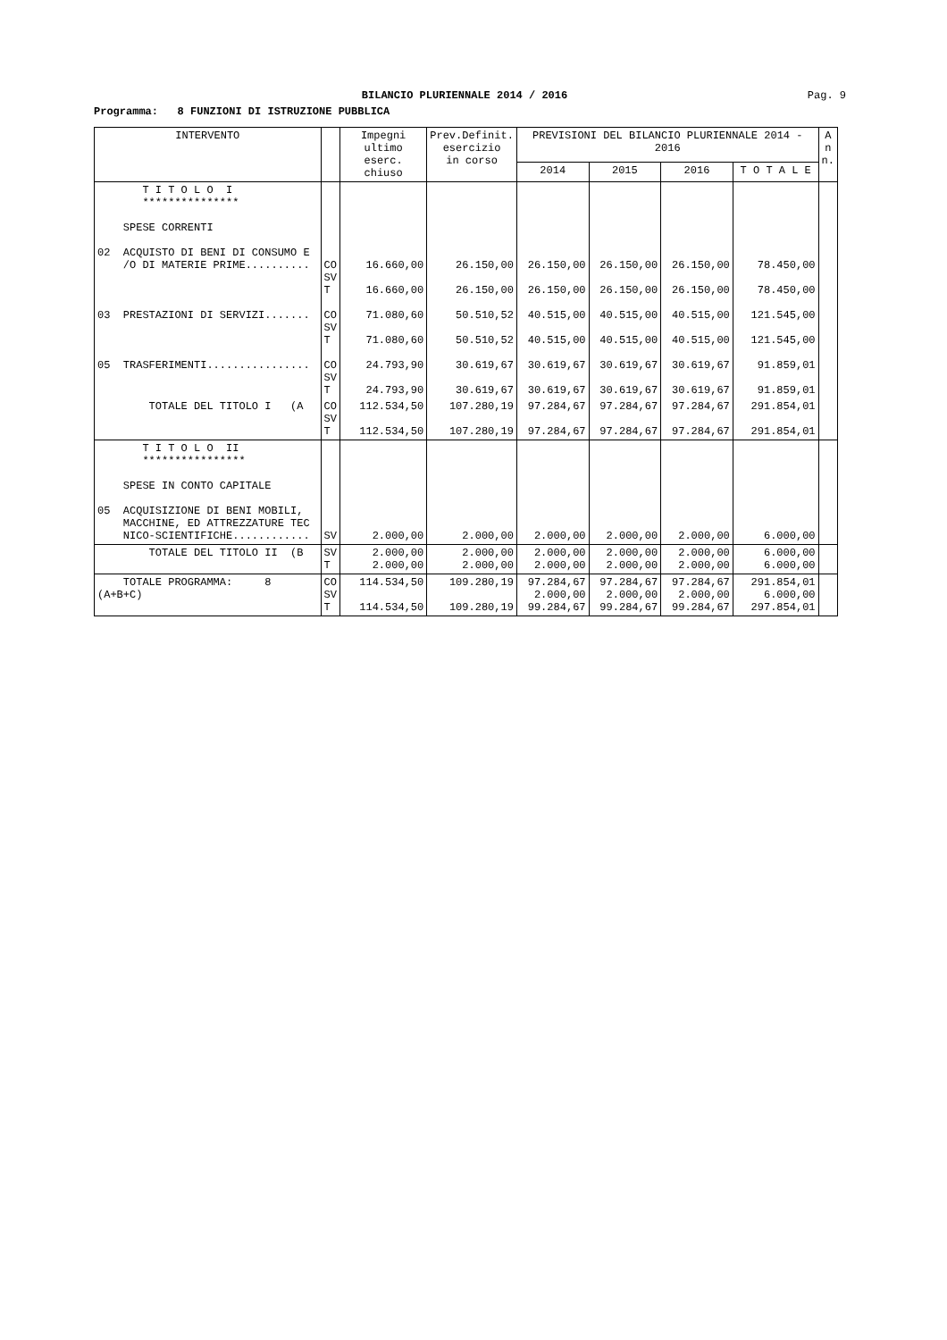BILANCIO PLURIENNALE 2014 / 2016
Pag. 9
Programma: 8 FUNZIONI DI ISTRUZIONE PUBBLICA
| INTERVENTO | | Impegni ultimo eserc. chiuso | Prev.Definit. esercizio in corso | PREVISIONI DEL BILANCIO PLURIENNALE 2014 - 2016 | | | | A n n. |
| --- | --- | --- | --- | --- | --- | --- | --- | --- |
| | | | | 2014 | 2015 | 2016 | T O T A L E | |
| T I T O L O I *************** SPESE CORRENTI 02 ACQUISTO DI BENI DI CONSUMO E /O DI MATERIE PRIME.......... 03 PRESTAZIONI DI SERVIZI....... 05 TRASFERIMENTI................ | CO SV T CO SV T CO SV T | 16.660,00 16.660,00 71.080,60 71.080,60 24.793,90 24.793,90 | 26.150,00 26.150,00 50.510,52 50.510,52 30.619,67 30.619,67 | 26.150,00 26.150,00 40.515,00 40.515,00 30.619,67 30.619,67 | 26.150,00 26.150,00 40.515,00 40.515,00 30.619,67 30.619,67 | 26.150,00 26.150,00 40.515,00 40.515,00 30.619,67 30.619,67 | 78.450,00 78.450,00 121.545,00 121.545,00 91.859,01 91.859,01 | |
| TOTALE DEL TITOLO I (A | CO SV T | 112.534,50 112.534,50 | 107.280,19 107.280,19 | 97.284,67 97.284,67 | 97.284,67 97.284,67 | 97.284,67 97.284,67 | 291.854,01 291.854,01 | |
| T I T O L O II **************** SPESE IN CONTO CAPITALE 05 ACQUISIZIONE DI BENI MOBILI, MACCHINE, ED ATTREZZATURE TEC NICO-SCIENTIFICHE............ | SV | 2.000,00 | 2.000,00 | 2.000,00 | 2.000,00 | 2.000,00 | 6.000,00 | |
| TOTALE DEL TITOLO II (B | SV T | 2.000,00 2.000,00 | 2.000,00 2.000,00 | 2.000,00 2.000,00 | 2.000,00 2.000,00 | 2.000,00 2.000,00 | 6.000,00 6.000,00 | |
| TOTALE PROGRAMMA: 8 (A+B+C) | CO SV T | 114.534,50 114.534,50 | 109.280,19 109.280,19 | 97.284,67 2.000,00 99.284,67 | 97.284,67 2.000,00 99.284,67 | 97.284,67 2.000,00 99.284,67 | 291.854,01 6.000,00 297.854,01 | |